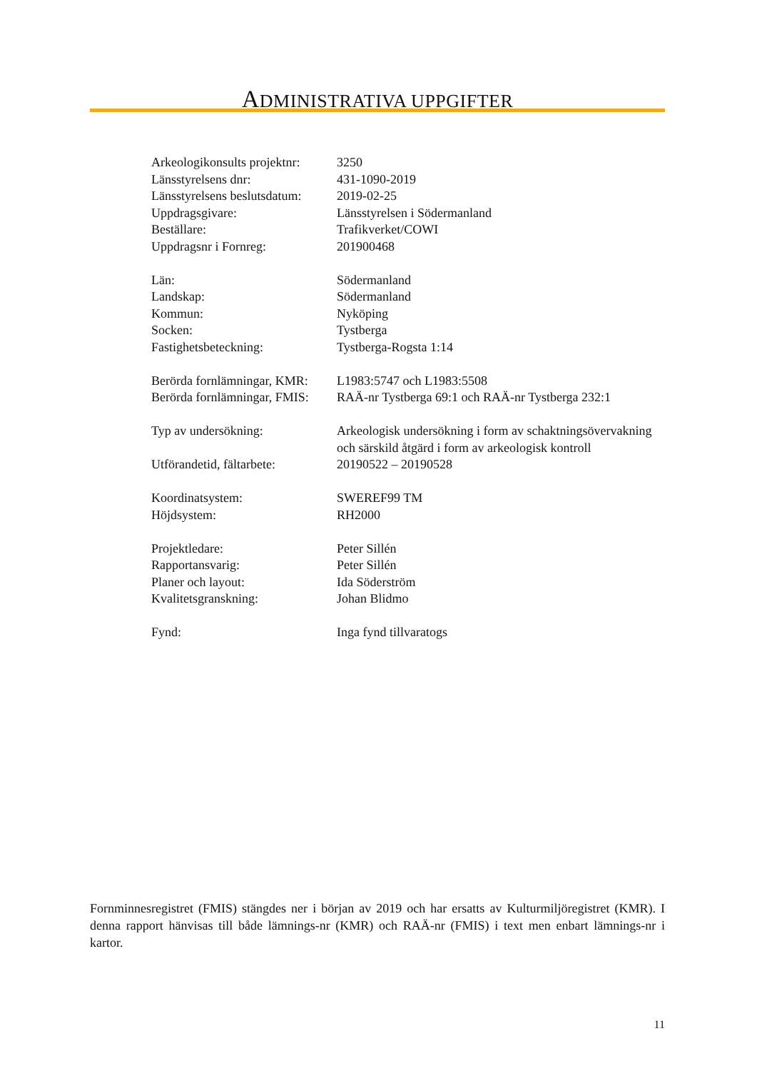ADMINISTRATIVA UPPGIFTER
| Arkeologikonsults projektnr: | 3250 |
| Länsstyrelsens dnr: | 431-1090-2019 |
| Länsstyrelsens beslutsdatum: | 2019-02-25 |
| Uppdragsgivare: | Länsstyrelsen i Södermanland |
| Beställare: | Trafikverket/COWI |
| Uppdragsnr i Fornreg: | 201900468 |
| Län: | Södermanland |
| Landskap: | Södermanland |
| Kommun: | Nyköping |
| Socken: | Tystberga |
| Fastighetsbeteckning: | Tystberga-Rogsta 1:14 |
| Berörda fornlämningar, KMR: | L1983:5747 och L1983:5508 |
| Berörda fornlämningar, FMIS: | RAÄ-nr Tystberga 69:1 och RAÄ-nr Tystberga 232:1 |
| Typ av undersökning: | Arkeologisk undersökning i form av schaktningsövervakning och särskild åtgärd i form av arkeologisk kontroll |
| Utförandetid, fältarbete: | 20190522 – 20190528 |
| Koordinatsystem: | SWEREF99 TM |
| Höjdsystem: | RH2000 |
| Projektledare: | Peter Sillén |
| Rapportansvarig: | Peter Sillén |
| Planer och layout: | Ida Söderström |
| Kvalitetsgranskning: | Johan Blidmo |
| Fynd: | Inga fynd tillvaratogs |
Fornminnesregistret (FMIS) stängdes ner i början av 2019 och har ersatts av Kulturmiljöregistret (KMR). I denna rapport hänvisas till både lämnings-nr (KMR) och RAÄ-nr (FMIS) i text men enbart lämnings-nr i kartor.
11